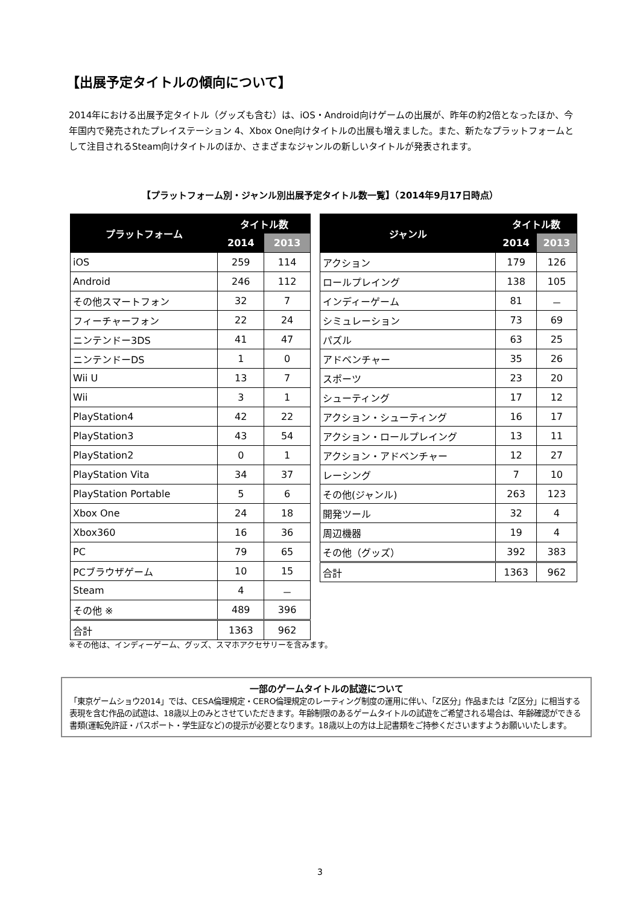【出展予定タイトルの傾向について】
2014年における出展予定タイトル（グッズも含む）は、iOS・Android向けゲームの出展が、昨年の約2倍となったほか、今年国内で発売されたプレイステーション 4、Xbox One向けタイトルの出展も増えました。また、新たなプラットフォームとして注目されるSteam向けタイトルのほか、さまざまなジャンルの新しいタイトルが発表されます。
【プラットフォーム別・ジャンル別出展予定タイトル数一覧】（2014年9月17日時点）
| プラットフォーム | タイトル数 | |
| --- | --- | --- |
| | 2014 | 2013 |
| iOS | 259 | 114 |
| Android | 246 | 112 |
| その他スマートフォン | 32 | 7 |
| フィーチャーフォン | 22 | 24 |
| ニンテンドー3DS | 41 | 47 |
| ニンテンドーDS | 1 | 0 |
| Wii U | 13 | 7 |
| Wii | 3 | 1 |
| PlayStation4 | 42 | 22 |
| PlayStation3 | 43 | 54 |
| PlayStation2 | 0 | 1 |
| PlayStation Vita | 34 | 37 |
| PlayStation Portable | 5 | 6 |
| Xbox One | 24 | 18 |
| Xbox360 | 16 | 36 |
| PC | 79 | 65 |
| PCブラウザゲーム | 10 | 15 |
| Steam | 4 | － |
| その他 ※ | 489 | 396 |
| 合計 | 1363 | 962 |
| ジャンル | タイトル数 | |
| --- | --- | --- |
| | 2014 | 2013 |
| アクション | 179 | 126 |
| ロールプレイング | 138 | 105 |
| インディーゲーム | 81 | － |
| シミュレーション | 73 | 69 |
| パズル | 63 | 25 |
| アドベンチャー | 35 | 26 |
| スポーツ | 23 | 20 |
| シューティング | 17 | 12 |
| アクション・シューティング | 16 | 17 |
| アクション・ロールプレイング | 13 | 11 |
| アクション・アドベンチャー | 12 | 27 |
| レーシング | 7 | 10 |
| その他(ジャンル) | 263 | 123 |
| 開発ツール | 32 | 4 |
| 周辺機器 | 19 | 4 |
| その他（グッズ） | 392 | 383 |
| 合計 | 1363 | 962 |
※その他は、インディーゲーム、グッズ、スマホアクセサリーを含みます。
一部のゲームタイトルの試遊について
「東京ゲームショウ2014」では、CESA倫理規定・CERO倫理規定のレーティング制度の運用に伴い、「Z区分」作品または「Z区分」に相当する表現を含む作品の試遊は、18歳以上のみとさせていただきます。年齢制限のあるゲームタイトルの試遊をご希望される場合は、年齢確認ができる書類(運転免許証・パスポート・学生証など)の提示が必要となります。18歳以上の方は上記書類をご持参くださいますようお願いいたします。
3